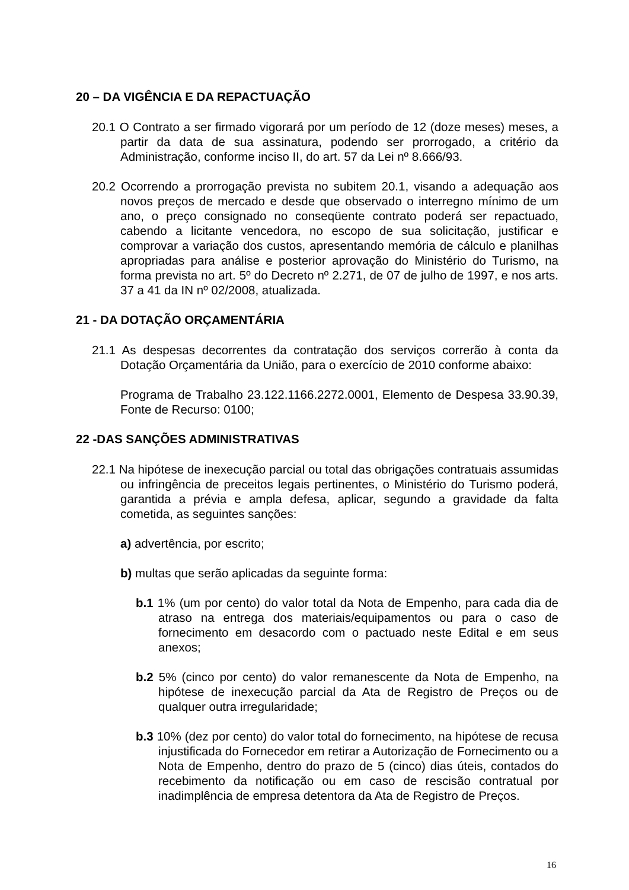20 – DA VIGÊNCIA E DA REPACTUAÇÃO
20.1 O Contrato a ser firmado vigorará por um período de 12 (doze meses) meses, a partir da data de sua assinatura, podendo ser prorrogado, a critério da Administração, conforme inciso II, do art. 57 da Lei nº 8.666/93.
20.2 Ocorrendo a prorrogação prevista no subitem 20.1, visando a adequação aos novos preços de mercado e desde que observado o interregno mínimo de um ano, o preço consignado no conseqüente contrato poderá ser repactuado, cabendo a licitante vencedora, no escopo de sua solicitação, justificar e comprovar a variação dos custos, apresentando memória de cálculo e planilhas apropriadas para análise e posterior aprovação do Ministério do Turismo, na forma prevista no art. 5º do Decreto nº 2.271, de 07 de julho de 1997, e nos arts. 37 a 41 da IN nº 02/2008, atualizada.
21 - DA DOTAÇÃO ORÇAMENTÁRIA
21.1 As despesas decorrentes da contratação dos serviços correrão à conta da Dotação Orçamentária da União, para o exercício de 2010 conforme abaixo:
Programa de Trabalho 23.122.1166.2272.0001, Elemento de Despesa 33.90.39, Fonte de Recurso: 0100;
22 -DAS SANÇÕES ADMINISTRATIVAS
22.1 Na hipótese de inexecução parcial ou total das obrigações contratuais assumidas ou infringência de preceitos legais pertinentes, o Ministério do Turismo poderá, garantida a prévia e ampla defesa, aplicar, segundo a gravidade da falta cometida, as seguintes sanções:
a) advertência, por escrito;
b) multas que serão aplicadas da seguinte forma:
b.1 1% (um por cento) do valor total da Nota de Empenho, para cada dia de atraso na entrega dos materiais/equipamentos ou para o caso de fornecimento em desacordo com o pactuado neste Edital e em seus anexos;
b.2 5% (cinco por cento) do valor remanescente da Nota de Empenho, na hipótese de inexecução parcial da Ata de Registro de Preços ou de qualquer outra irregularidade;
b.3 10% (dez por cento) do valor total do fornecimento, na hipótese de recusa injustificada do Fornecedor em retirar a Autorização de Fornecimento ou a Nota de Empenho, dentro do prazo de 5 (cinco) dias úteis, contados do recebimento da notificação ou em caso de rescisão contratual por inadimplência de empresa detentora da Ata de Registro de Preços.
16